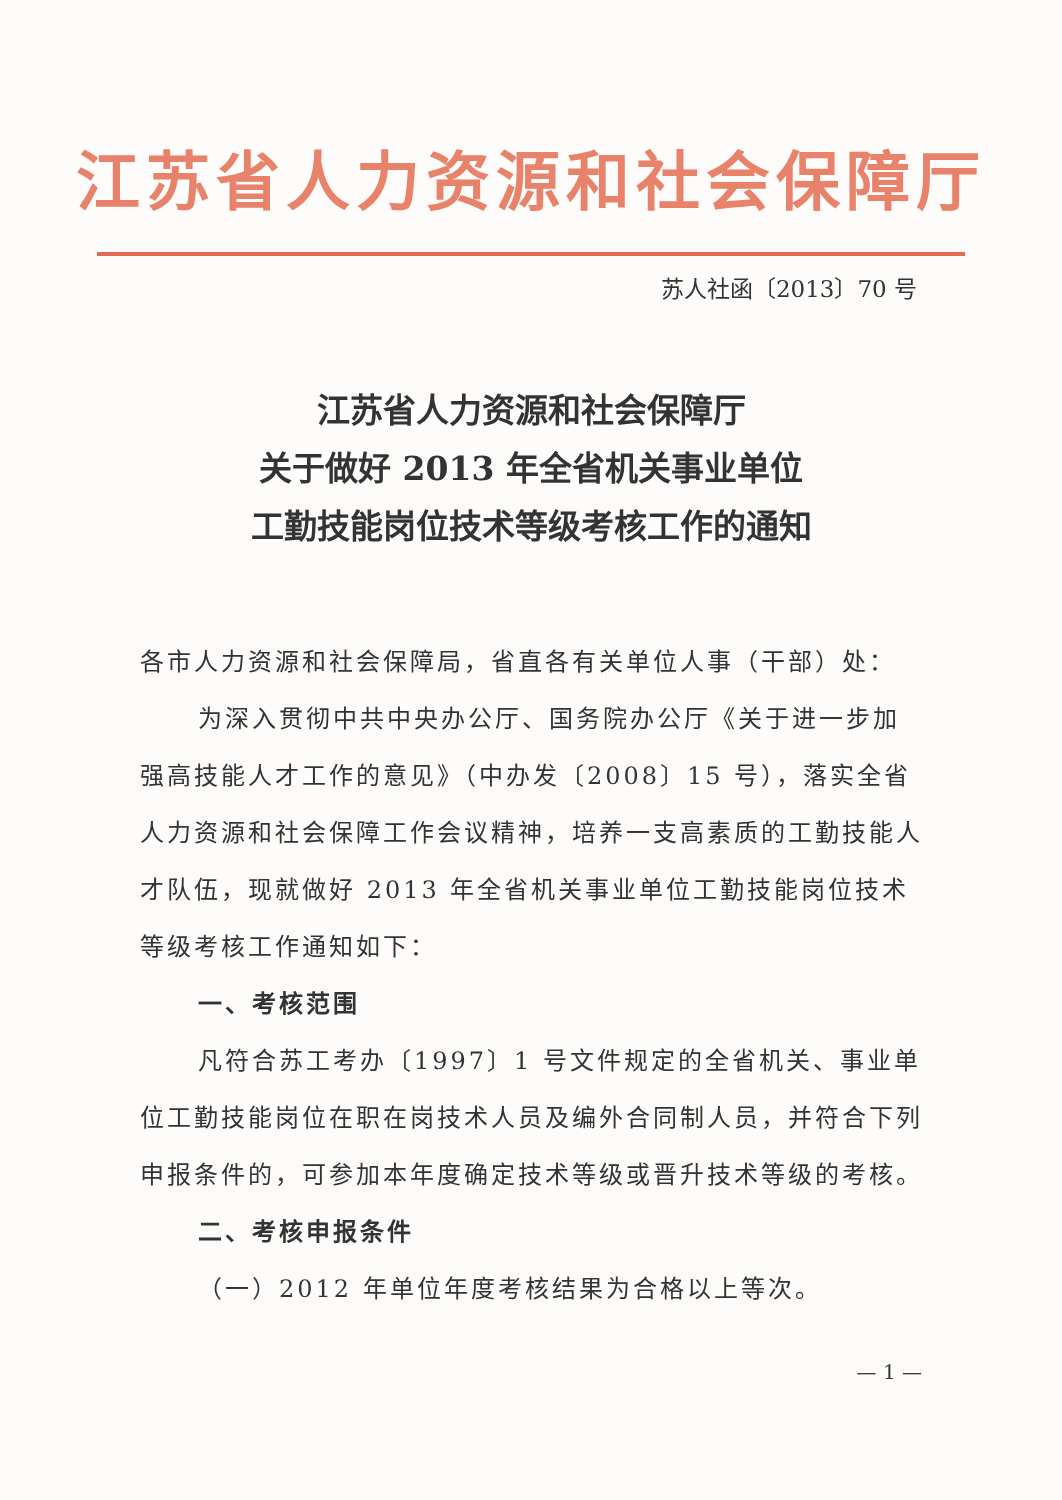江苏省人力资源和社会保障厅
苏人社函〔2013〕70 号
江苏省人力资源和社会保障厅
关于做好 2013 年全省机关事业单位
工勤技能岗位技术等级考核工作的通知
各市人力资源和社会保障局，省直各有关单位人事（干部）处：
为深入贯彻中共中央办公厅、国务院办公厅《关于进一步加强高技能人才工作的意见》（中办发〔2008〕15 号），落实全省人力资源和社会保障工作会议精神，培养一支高素质的工勤技能人才队伍，现就做好 2013 年全省机关事业单位工勤技能岗位技术等级考核工作通知如下：
一、考核范围
凡符合苏工考办〔1997〕1 号文件规定的全省机关、事业单位工勤技能岗位在职在岗技术人员及编外合同制人员，并符合下列申报条件的，可参加本年度确定技术等级或晋升技术等级的考核。
二、考核申报条件
（一）2012 年单位年度考核结果为合格以上等次。
— 1 —